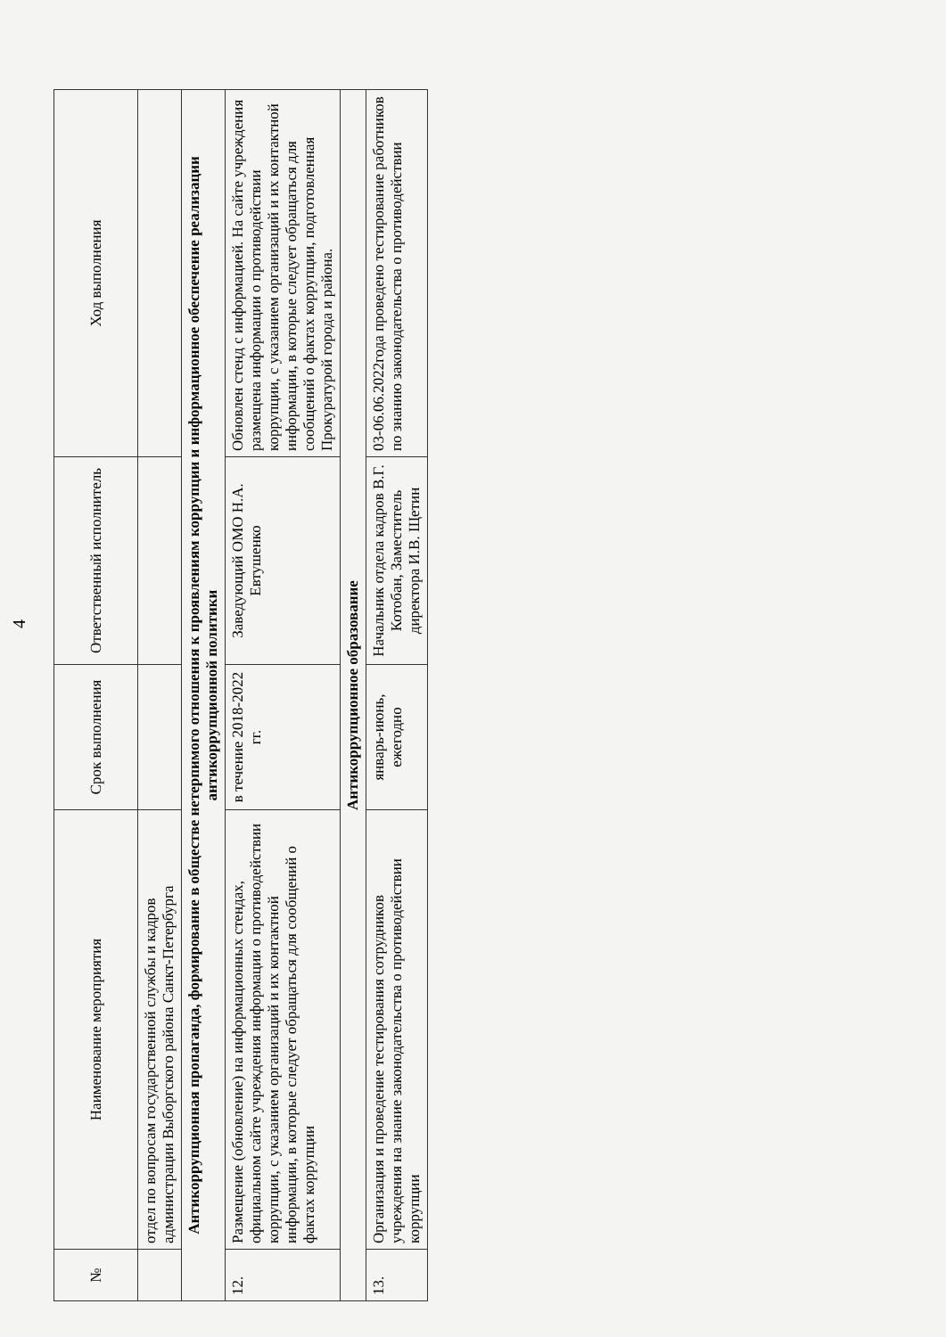4
| № | Наименование мероприятия | Срок выполнения | Ответственный исполнитель | Ход выполнения |
| --- | --- | --- | --- | --- |
| | отдел по вопросам государственной службы и кадров администрации Выборгского района Санкт-Петербурга | | | |
| Антикоррупционная пропаганда, формирование в обществе нетерпимого отношения к проявлениям коррупции и информационное обеспечение реализации антикоррупционной политики | | | | |
| 12. | Размещение (обновление) на информационных стендах, официальном сайте учреждения информации о противодействии коррупции, с указанием организаций и их контактной информации, в которые следует обращаться для сообщений о фактах коррупции | в течение 2018-2022 гг. | Заведующий ОМО Н.А. Евтушенко | Обновлен стенд с информацией. На сайте учреждения размещена информации о противодействии коррупции, с указанием организаций и их контактной информации, в которые следует обращаться для сообщений о фактах коррупции, подготовленная Прокуратурой города и района. |
| Антикоррупционное образование | | | | |
| 13. | Организация и проведение тестирования сотрудников учреждения на знание законодательства о противодействии коррупции | январь-июнь, ежегодно | Начальник отдела кадров В.Г. Котобан, Заместитель директора И.В. Щетин | 03-06.06.2022года проведено тестирование работников по знанию законодательства о противодействии |